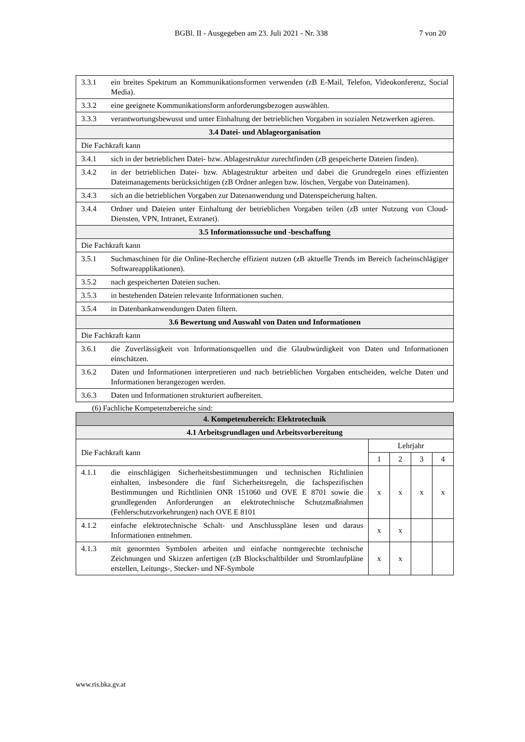BGBl. II - Ausgegeben am 23. Juli 2021 - Nr. 338 7 von 20
| 3.3.1 ein breites Spektrum an Kommunikationsformen verwenden (zB E-Mail, Telefon, Videokonferenz, Social Media). |
| 3.3.2 eine geeignete Kommunikationsform anforderungsbezogen auswählen. |
| 3.3.3 verantwortungsbewusst und unter Einhaltung der betrieblichen Vorgaben in sozialen Netzwerken agieren. |
| 3.4 Datei- und Ablageorganisation |
| Die Fachkraft kann |
| 3.4.1 sich in der betrieblichen Datei- bzw. Ablagestruktur zurechtfinden (zB gespeicherte Dateien finden). |
| 3.4.2 in der betrieblichen Datei- bzw. Ablagestruktur arbeiten und dabei die Grundregeln eines effizienten Dateimanagements berücksichtigen (zB Ordner anlegen bzw. löschen, Vergabe von Dateinamen). |
| 3.4.3 sich an die betrieblichen Vorgaben zur Datenanwendung und Datenspeicherung halten. |
| 3.4.4 Ordner und Dateien unter Einhaltung der betrieblichen Vorgaben teilen (zB unter Nutzung von Cloud-Diensten, VPN, Intranet, Extranet). |
| 3.5 Informationssuche und -beschaffung |
| Die Fachkraft kann |
| 3.5.1 Suchmaschinen für die Online-Recherche effizient nutzen (zB aktuelle Trends im Bereich facheinschlägiger Softwareapplikationen). |
| 3.5.2 nach gespeicherten Dateien suchen. |
| 3.5.3 in bestehenden Dateien relevante Informationen suchen. |
| 3.5.4 in Datenbankanwendungen Daten filtern. |
| 3.6 Bewertung und Auswahl von Daten und Informationen |
| Die Fachkraft kann |
| 3.6.1 die Zuverlässigkeit von Informationsquellen und die Glaubwürdigkeit von Daten und Informationen einschätzen. |
| 3.6.2 Daten und Informationen interpretieren und nach betrieblichen Vorgaben entscheiden, welche Daten und Informationen herangezogen werden. |
| 3.6.3 Daten und Informationen strukturiert aufbereiten. |
(6) Fachliche Kompetenzbereiche sind:
| 4. Kompetenzbereich: Elektrotechnik | | | | |
| --- | --- | --- | --- | --- |
| 4.1 Arbeitsgrundlagen und Arbeitsvorbereitung | | | | |
| Die Fachkraft kann | Lehrjahr | | | |
| | 1 | 2 | 3 | 4 |
| 4.1.1 die einschlägigen Sicherheitsbestimmungen und technischen Richtlinien einhalten, insbesondere die fünf Sicherheitsregeln, die fachspezifischen Bestimmungen und Richtlinien ONR 151060 und OVE E 8701 sowie die grundlegenden Anforderungen an elektrotechnische Schutzmaßnahmen (Fehlerschutzvorkehrungen) nach OVE E 8101 | x | x | x | x |
| 4.1.2 einfache elektrotechnische Schalt- und Anschlusspläne lesen und daraus Informationen entnehmen. | x | x | | |
| 4.1.3 mit genormten Symbolen arbeiten und einfache normgerechte technische Zeichnungen und Skizzen anfertigen (zB Blockschaltbilder und Stromlaufpläne erstellen, Leitungs-, Stecker- und NF-Symbole | x | x | | |
www.ris.bka.gv.at